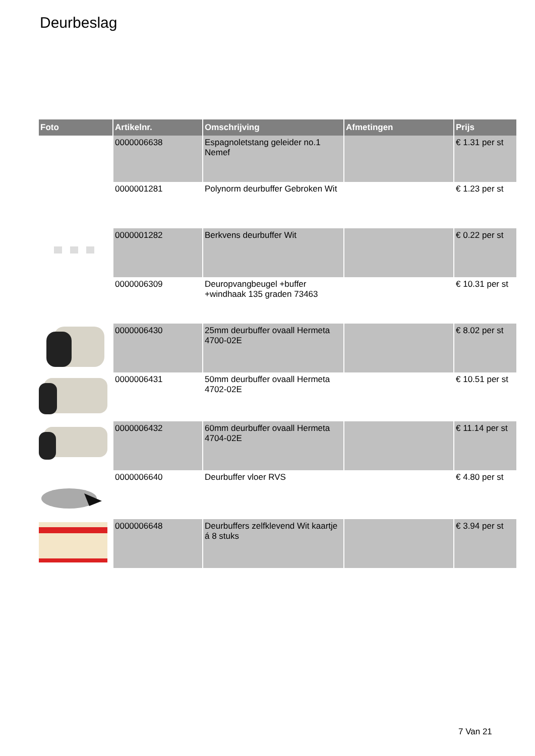Deurbeslag
| Foto | Artikelnr. | Omschrijving | Afmetingen | Prijs |
| --- | --- | --- | --- | --- |
| | 0000006638 | Espagnoletstang geleider no.1 Nemef | | € 1.31 per st |
| | 0000001281 | Polynorm deurbuffer Gebroken Wit | | € 1.23 per st |
| | 0000001282 | Berkvens deurbuffer Wit | | € 0.22 per st |
| | 0000006309 | Deuropvangbeugel +buffer +windhaak 135 graden 73463 | | € 10.31 per st |
| | 0000006430 | 25mm deurbuffer ovaall Hermeta 4700-02E | | € 8.02 per st |
| | 0000006431 | 50mm deurbuffer ovaall Hermeta 4702-02E | | € 10.51 per st |
| | 0000006432 | 60mm deurbuffer ovaall Hermeta 4704-02E | | € 11.14 per st |
| | 0000006640 | Deurbuffer vloer RVS | | € 4.80 per st |
| | 0000006648 | Deurbuffers zelfklevend Wit kaartje á 8 stuks | | € 3.94 per st |
7 Van 21